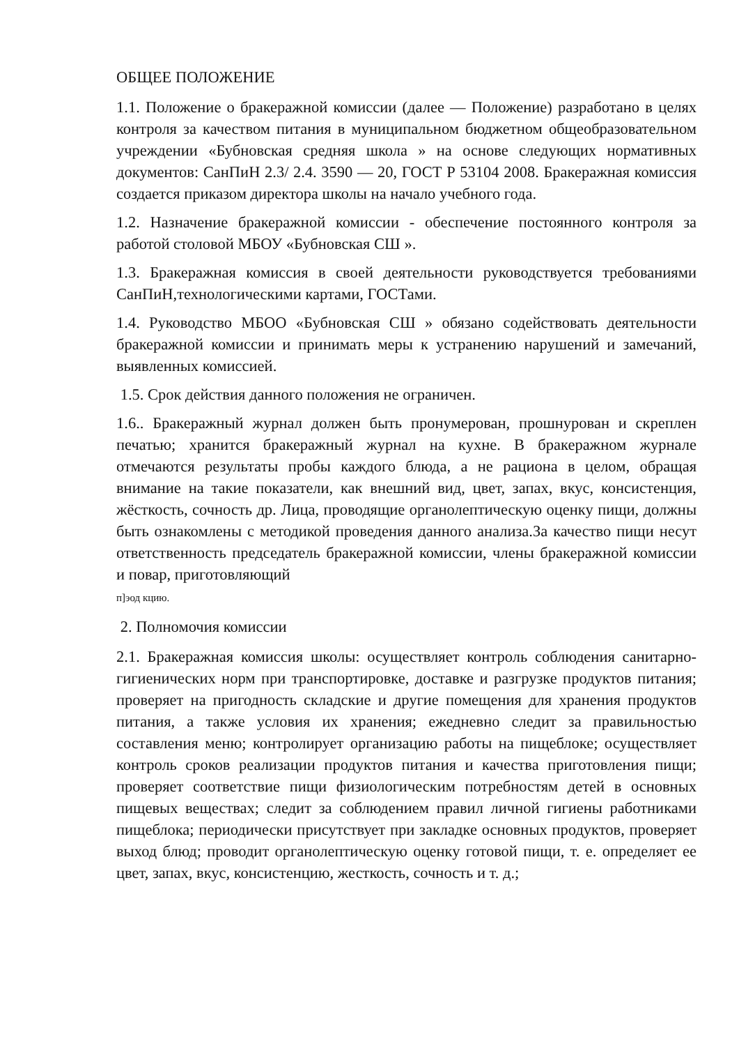ОБЩЕЕ ПОЛОЖЕНИЕ
1.1. Положение о бракеражной комиссии (далее — Положение) разработано в целях контроля за качеством питания в муниципальном бюджетном общеобразовательном учреждении «Бубновская средняя школа » на основе следующих нормативных документов: СанПиН 2.3/ 2.4. 3590 — 20, ГОСТ Р 53104 2008. Бракеражная комиссия создается приказом директора школы на начало учебного года.
1.2. Назначение бракеражной комиссии - обеспечение постоянного контроля за работой столовой МБОУ «Бубновская СШ ».
1.3. Бракеражная комиссия в своей деятельности руководствуется требованиями СанПиН,технологическими картами, ГОСТами.
1.4. Руководство МБОО «Бубновская СШ » обязано содействовать деятельности бракеражной комиссии и принимать меры к устранению нарушений и замечаний, выявленных комиссией.
1.5. Срок действия данного положения не ограничен.
1.6.. Бракеражный журнал должен быть пронумерован, прошнурован и скреплен печатью; хранится бракеражный журнал на кухне. В бракеражном журнале отмечаются результаты пробы каждого блюда, а не рациона в целом, обращая внимание на такие показатели, как внешний вид, цвет, запах, вкус, консистенция, жёсткость, сочность др. Лица, проводящие органолептическую оценку пищи, должны быть ознакомлены с методикой проведения данного анализа.За качество пищи несут ответственность председатель бракеражной комиссии, члены бракеражной комиссии и повар, приготовляющий
п]эод кцию.
2. Полномочия комиссии
2.1. Бракеражная комиссия школы: осуществляет контроль соблюдения санитарно-гигиенических норм при транспортировке, доставке и разгрузке продуктов питания; проверяет на пригодность складские и другие помещения для хранения продуктов питания, а также условия их хранения; ежедневно следит за правильностью составления меню; контролирует организацию работы на пищеблоке; осуществляет контроль сроков реализации продуктов питания и качества приготовления пищи; проверяет соответствие пищи физиологическим потребностям детей в основных пищевых веществах; следит за соблюдением правил личной гигиены работниками пищеблока; периодически присутствует при закладке основных продуктов, проверяет выход блюд; проводит органолептическую оценку готовой пищи, т. е. определяет ее цвет, запах, вкус, консистенцию, жесткость, сочность и т. д.;